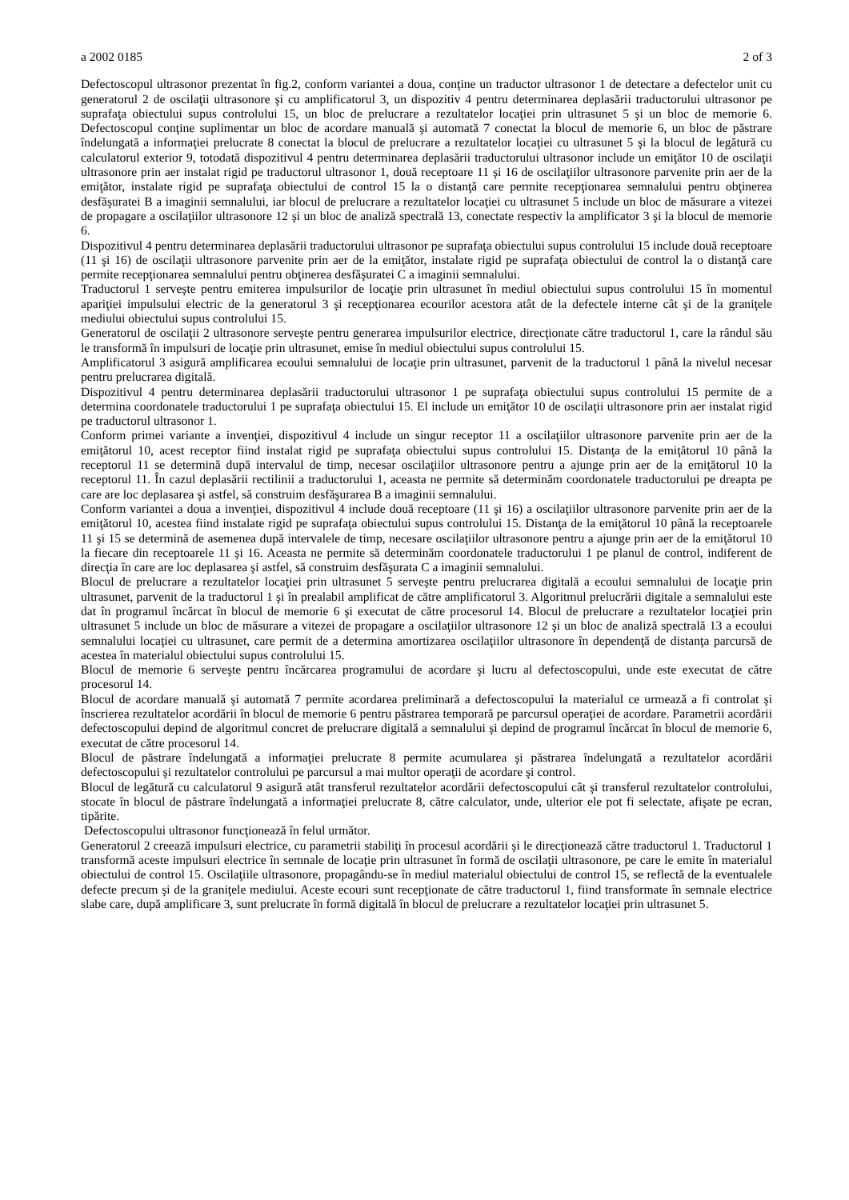a 2002 0185 2 of 3
Defectoscopul ultrasonor prezentat în fig.2, conform variantei a doua, conţine un traductor ultrasonor 1 de detectare a defectelor unit cu generatorul 2 de oscilaţii ultrasonore şi cu amplificatorul 3, un dispozitiv 4 pentru determinarea deplasării traductorului ultrasonor pe suprafaţa obiectului supus controlului 15, un bloc de prelucrare a rezultatelor locaţiei prin ultrasunet 5 şi un bloc de memorie 6. Defectoscopul conţine suplimentar un bloc de acordare manuală şi automată 7 conectat la blocul de memorie 6, un bloc de păstrare îndelungată a informaţiei prelucrate 8 conectat la blocul de prelucrare a rezultatelor locaţiei cu ultrasunet 5 şi la blocul de legătură cu calculatorul exterior 9, totodată dispozitivul 4 pentru determinarea deplasării traductorului ultrasonor include un emiţător 10 de oscilaţii ultrasonore prin aer instalat rigid pe traductorul ultrasonor 1, două receptoare 11 şi 16 de oscilaţiilor ultrasonore parvenite prin aer de la emiţător, instalate rigid pe suprafaţa obiectului de control 15 la o distanţă care permite recepţionarea semnalului pentru obţinerea desfăşuratei B a imaginii semnalului, iar blocul de prelucrare a rezultatelor locaţiei cu ultrasunet 5 include un bloc de măsurare a vitezei de propagare a oscilaţiilor ultrasonore 12 şi un bloc de analiză spectrală 13, conectate respectiv la amplificator 3 şi la blocul de memorie 6.
Dispozitivul 4 pentru determinarea deplasării traductorului ultrasonor pe suprafaţa obiectului supus controlului 15 include două receptoare (11 şi 16) de oscilaţii ultrasonore parvenite prin aer de la emiţător, instalate rigid pe suprafaţa obiectului de control la o distanţă care permite recepţionarea semnalului pentru obţinerea desfăşuratei C a imaginii semnalului.
Traductorul 1 serveşte pentru emiterea impulsurilor de locaţie prin ultrasunet în mediul obiectului supus controlului 15 în momentul apariţiei impulsului electric de la generatorul 3 şi recepţionarea ecourilor acestora atât de la defectele interne cât şi de la graniţele mediului obiectului supus controlului 15.
Generatorul de oscilaţii 2 ultrasonore serveşte pentru generarea impulsurilor electrice, direcţionate către traductorul 1, care la rândul său le transformă în impulsuri de locaţie prin ultrasunet, emise în mediul obiectului supus controlului 15.
Amplificatorul 3 asigură amplificarea ecoului semnalului de locaţie prin ultrasunet, parvenit de la traductorul 1 până la nivelul necesar pentru prelucrarea digitală.
Dispozitivul 4 pentru determinarea deplasării traductorului ultrasonor 1 pe suprafaţa obiectului supus controlului 15 permite de a determina coordonatele traductorului 1 pe suprafaţa obiectului 15. El include un emiţător 10 de oscilaţii ultrasonore prin aer instalat rigid pe traductorul ultrasonor 1.
Conform primei variante a invenţiei, dispozitivul 4 include un singur receptor 11 a oscilaţiilor ultrasonore parvenite prin aer de la emiţătorul 10, acest receptor fiind instalat rigid pe suprafaţa obiectului supus controlului 15. Distanţa de la emiţătorul 10 până la receptorul 11 se determină după intervalul de timp, necesar oscilaţiilor ultrasonore pentru a ajunge prin aer de la emiţătorul 10 la receptorul 11. În cazul deplasării rectilinii a traductorului 1, aceasta ne permite să determinăm coordonatele traductorului pe dreapta pe care are loc deplasarea şi astfel, să construim desfăşurarea B a imaginii semnalului.
Conform variantei a doua a invenţiei, dispozitivul 4 include două receptoare (11 şi 16) a oscilaţiilor ultrasonore parvenite prin aer de la emiţătorul 10, acestea fiind instalate rigid pe suprafaţa obiectului supus controlului 15. Distanţa de la emiţătorul 10 până la receptoarele 11 şi 15 se determină de asemenea după intervalele de timp, necesare oscilaţiilor ultrasonore pentru a ajunge prin aer de la emiţătorul 10 la fiecare din receptoarele 11 şi 16. Aceasta ne permite să determinăm coordonatele traductorului 1 pe planul de control, indiferent de direcţia în care are loc deplasarea şi astfel, să construim desfăşurata C a imaginii semnalului.
Blocul de prelucrare a rezultatelor locaţiei prin ultrasunet 5 serveşte pentru prelucrarea digitală a ecoului semnalului de locaţie prin ultrasunet, parvenit de la traductorul 1 şi în prealabil amplificat de către amplificatorul 3. Algoritmul prelucrării digitale a semnalului este dat în programul încărcat în blocul de memorie 6 şi executat de către procesorul 14. Blocul de prelucrare a rezultatelor locaţiei prin ultrasunet 5 include un bloc de măsurare a vitezei de propagare a oscilaţiilor ultrasonore 12 şi un bloc de analiză spectrală 13 a ecoului semnalului locaţiei cu ultrasunet, care permit de a determina amortizarea oscilaţiilor ultrasonore în dependenţă de distanţa parcursă de acestea în materialul obiectului supus controlului 15.
Blocul de memorie 6 serveşte pentru încărcarea programului de acordare şi lucru al defectoscopului, unde este executat de către procesorul 14.
Blocul de acordare manuală şi automată 7 permite acordarea preliminară a defectoscopului la materialul ce urmează a fi controlat şi înscrierea rezultatelor acordării în blocul de memorie 6 pentru păstrarea temporară pe parcursul operaţiei de acordare. Parametrii acordării defectoscopului depind de algoritmul concret de prelucrare digitală a semnalului şi depind de programul încărcat în blocul de memorie 6, executat de către procesorul 14.
Blocul de păstrare îndelungată a informaţiei prelucrate 8 permite acumularea şi păstrarea îndelungată a rezultatelor acordării defectoscopului şi rezultatelor controlului pe parcursul a mai multor operaţii de acordare şi control.
Blocul de legătură cu calculatorul 9 asigură atât transferul rezultatelor acordării defectoscopului cât şi transferul rezultatelor controlului, stocate în blocul de păstrare îndelungată a informaţiei prelucrate 8, către calculator, unde, ulterior ele pot fi selectate, afişate pe ecran, tipărite.
Defectoscopului ultrasonor funcţionează în felul următor.
Generatorul 2 creează impulsuri electrice, cu parametrii stabiliţi în procesul acordării şi le direcţionează către traductorul 1. Traductorul 1 transformă aceste impulsuri electrice în semnale de locaţie prin ultrasunet în formă de oscilaţii ultrasonore, pe care le emite în materialul obiectului de control 15. Oscilaţiile ultrasonore, propagându-se în mediul materialul obiectului de control 15, se reflectă de la eventualele defecte precum şi de la graniţele mediului. Aceste ecouri sunt recepţionate de către traductorul 1, fiind transformate în semnale electrice slabe care, după amplificare 3, sunt prelucrate în formă digitală în blocul de prelucrare a rezultatelor locaţiei prin ultrasunet 5.